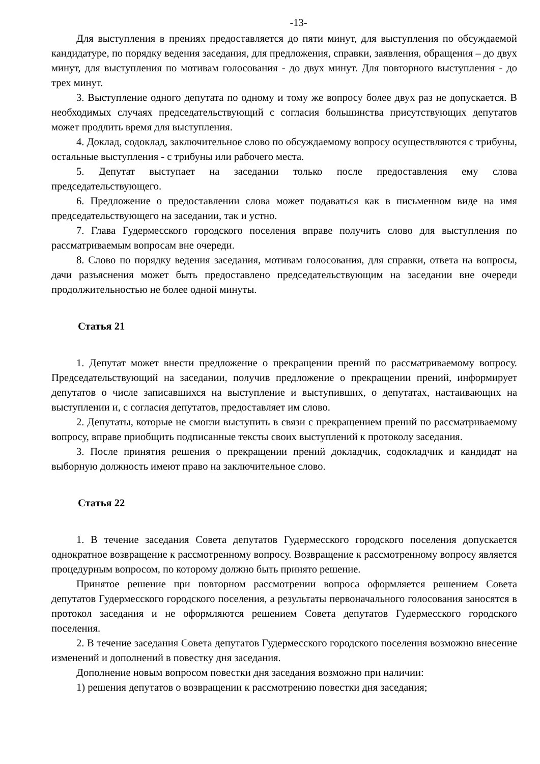-13-
Для выступления в прениях предоставляется до пяти минут, для выступления по обсуждаемой кандидатуре, по порядку ведения заседания, для предложения, справки, заявления, обращения – до двух минут, для выступления по мотивам голосования - до двух минут. Для повторного выступления - до трех минут.
3. Выступление одного депутата по одному и тому же вопросу более двух раз не допускается. В необходимых случаях председательствующий с согласия большинства присутствующих депутатов может продлить время для выступления.
4. Доклад, содоклад, заключительное слово по обсуждаемому вопросу осуществляются с трибуны, остальные выступления - с трибуны или рабочего места.
5. Депутат выступает на заседании только после предоставления ему слова председательствующего.
6. Предложение о предоставлении слова может подаваться как в письменном виде на имя председательствующего на заседании, так и устно.
7. Глава Гудермесского городского поселения вправе получить слово для выступления по рассматриваемым вопросам вне очереди.
8. Слово по порядку ведения заседания, мотивам голосования, для справки, ответа на вопросы, дачи разъяснения может быть предоставлено председательствующим на заседании вне очереди продолжительностью не более одной минуты.
Статья 21
1. Депутат может внести предложение о прекращении прений по рассматриваемому вопросу. Председательствующий на заседании, получив предложение о прекращении прений, информирует депутатов о числе записавшихся на выступление и выступивших, о депутатах, настаивающих на выступлении и, с согласия депутатов, предоставляет им слово.
2. Депутаты, которые не смогли выступить в связи с прекращением прений по рассматриваемому вопросу, вправе приобщить подписанные тексты своих выступлений к протоколу заседания.
3. После принятия решения о прекращении прений докладчик, содокладчик и кандидат на выборную должность имеют право на заключительное слово.
Статья 22
1. В течение заседания Совета депутатов Гудермесского городского поселения допускается однократное возвращение к рассмотренному вопросу. Возвращение к рассмотренному вопросу является процедурным вопросом, по которому должно быть принято решение.
Принятое решение при повторном рассмотрении вопроса оформляется решением Совета депутатов Гудермесского городского поселения, а результаты первоначального голосования заносятся в протокол заседания и не оформляются решением Совета депутатов Гудермесского городского поселения.
2. В течение заседания Совета депутатов Гудермесского городского поселения возможно внесение изменений и дополнений в повестку дня заседания.
Дополнение новым вопросом повестки дня заседания возможно при наличии:
1) решения депутатов о возвращении к рассмотрению повестки дня заседания;